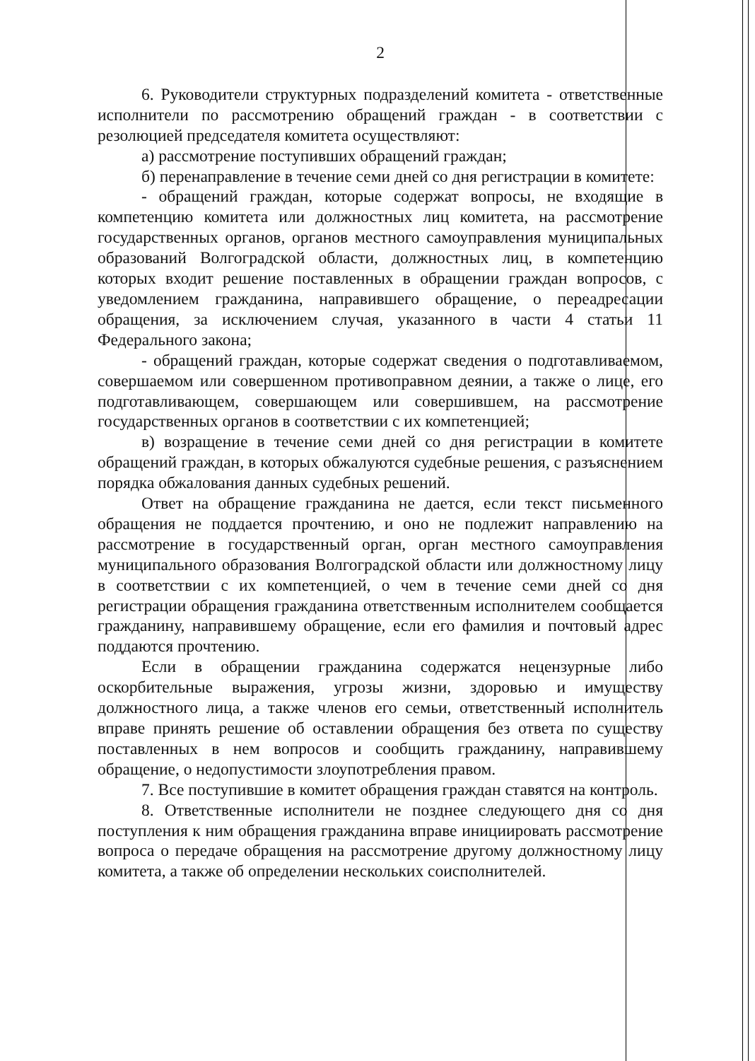2
6. Руководители структурных подразделений комитета - ответственные исполнители по рассмотрению обращений граждан - в соответствии с резолюцией председателя комитета осуществляют:
а) рассмотрение поступивших обращений граждан;
б) перенаправление в течение семи дней со дня регистрации в комитете:
- обращений граждан, которые содержат вопросы, не входящие в компетенцию комитета или должностных лиц комитета, на рассмотрение государственных органов, органов местного самоуправления муниципальных образований Волгоградской области, должностных лиц, в компетенцию которых входит решение поставленных в обращении граждан вопросов, с уведомлением гражданина, направившего обращение, о переадресации обращения, за исключением случая, указанного в части 4 статьи 11 Федерального закона;
- обращений граждан, которые содержат сведения о подготавливаемом, совершаемом или совершенном противоправном деянии, а также о лице, его подготавливающем, совершающем или совершившем, на рассмотрение государственных органов в соответствии с их компетенцией;
в) возращение в течение семи дней со дня регистрации в комитете обращений граждан, в которых обжалуются судебные решения, с разъяснением порядка обжалования данных судебных решений.
Ответ на обращение гражданина не дается, если текст письменного обращения не поддается прочтению, и оно не подлежит направлению на рассмотрение в государственный орган, орган местного самоуправления муниципального образования Волгоградской области или должностному лицу в соответствии с их компетенцией, о чем в течение семи дней со дня регистрации обращения гражданина ответственным исполнителем сообщается гражданину, направившему обращение, если его фамилия и почтовый адрес поддаются прочтению.
Если в обращении гражданина содержатся нецензурные либо оскорбительные выражения, угрозы жизни, здоровью и имуществу должностного лица, а также членов его семьи, ответственный исполнитель вправе принять решение об оставлении обращения без ответа по существу поставленных в нем вопросов и сообщить гражданину, направившему обращение, о недопустимости злоупотребления правом.
7. Все поступившие в комитет обращения граждан ставятся на контроль.
8. Ответственные исполнители не позднее следующего дня со дня поступления к ним обращения гражданина вправе инициировать рассмотрение вопроса о передаче обращения на рассмотрение другому должностному лицу комитета, а также об определении нескольких соисполнителей.